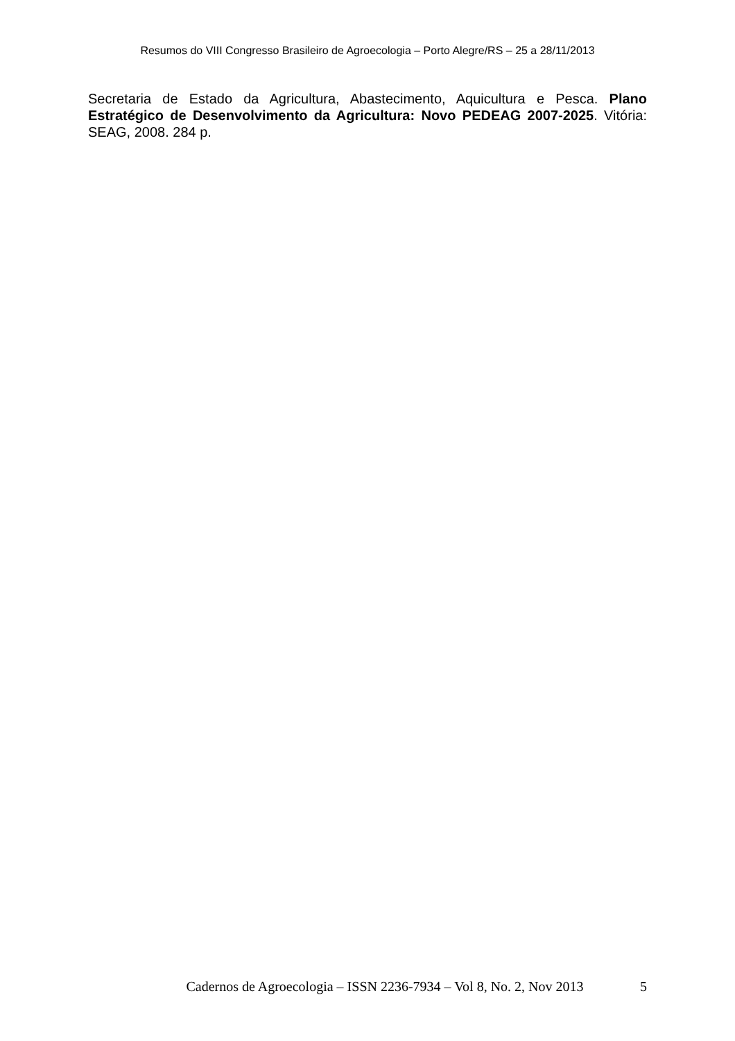Resumos do VIII Congresso Brasileiro de Agroecologia – Porto Alegre/RS – 25 a 28/11/2013
Secretaria de Estado da Agricultura, Abastecimento, Aquicultura e Pesca. Plano Estratégico de Desenvolvimento da Agricultura: Novo PEDEAG 2007-2025. Vitória: SEAG, 2008. 284 p.
Cadernos de Agroecologia – ISSN 2236-7934 – Vol 8, No. 2, Nov 2013 5